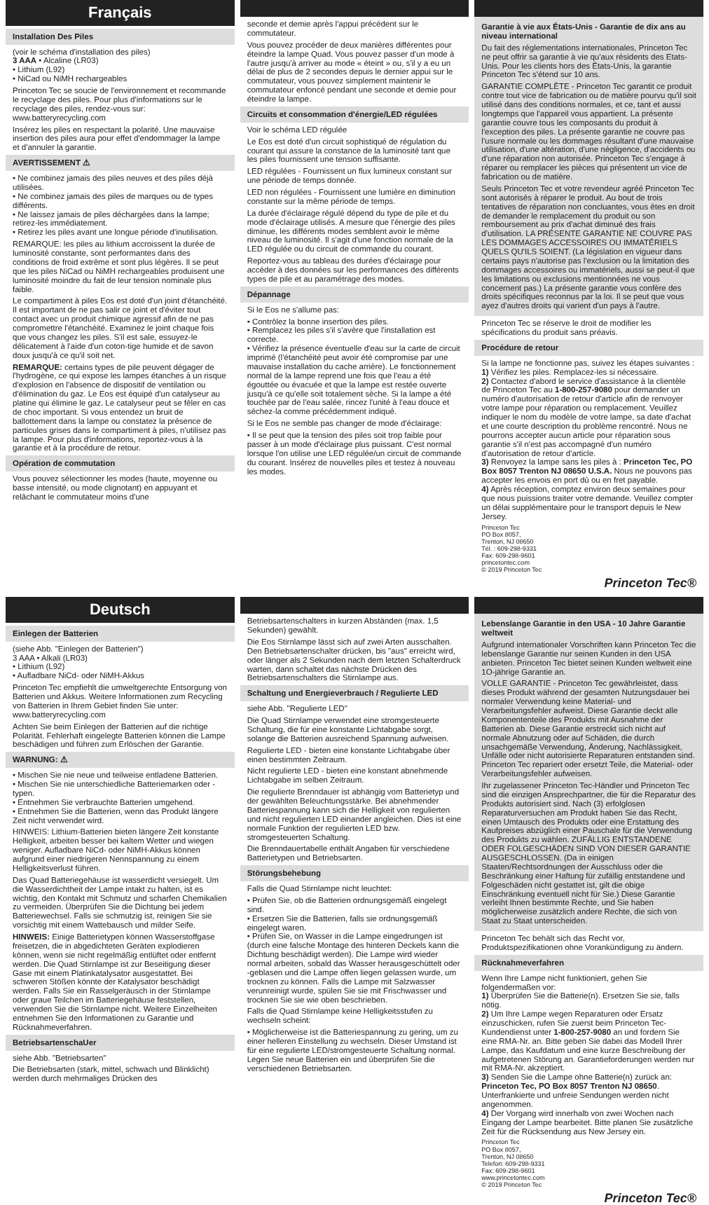Français
Installation Des Piles
(voir le schéma d'installation des piles)
3 AAA • Alcaline (LR03)
• Lithium (L92)
• NiCad ou NiMH rechargeables
Princeton Tec se soucie de l'environnement et recommande le recyclage des piles. Pour plus d'informations sur le recyclage des piles, rendez-vous sur: www.batteryrecycling.com
Insérez les piles en respectant la polarité. Une mauvaise insertion des piles aura pour effet d'endommager la lampe et d'annuler la garantie.
AVERTISSEMENT ⚠
• Ne combinez jamais des piles neuves et des piles déjà utilisées.
• Ne combinez jamais des piles de marques ou de types différents.
• Ne laissez jamais de piles déchargées dans la lampe; retirez-les immédiatement.
• Retirez les piles avant une longue période d'inutilisation.
REMARQUE: les piles au lithium accroissent la durée de luminosité constante, sont performantes dans des conditions de froid extrême et sont plus légères. Il se peut que les piles NiCad ou NiMH rechargeables produisent une luminosité moindre du fait de leur tension nominale plus faible.
Le compartiment à piles Eos est doté d'un joint d'étanchéité. Il est important de ne pas salir ce joint et d'éviter tout contact avec un produit chimique agressif afin de ne pas compromettre l'étanchéité. Examinez le joint chaque fois que vous changez les piles. S'il est sale, essuyez-le délicatement à l'aide d'un coton-tige humide et de savon doux jusqu'à ce qu'il soit net.
REMARQUE: certains types de pile peuvent dégager de l'hydrogène, ce qui expose les lampes étanches à un risque d'explosion en l'absence de dispositif de ventilation ou d'élimination du gaz. Le Eos est équipé d'un catalyseur au platine qui élimine le gaz. Le catalyseur peut se fêler en cas de choc important. Si vous entendez un bruit de ballottement dans la lampe ou constatez la présence de particules grises dans le compartiment à piles, n'utilisez pas la lampe. Pour plus d'informations, reportez-vous à la garantie et à la procédure de retour.
Opération de commutation
Vous pouvez sélectionner les modes (haute, moyenne ou basse intensité, ou mode clignotant) en appuyant et relâchant le commutateur moins d'une
seconde et demie après l'appui précédent sur le commutateur.
Vous pouvez procéder de deux manières différentes pour éteindre la lampe Quad. Vous pouvez passer d'un mode à l'autre jusqu'à arriver au mode « éteint » ou, s'il y a eu un délai de plus de 2 secondes depuis le dernier appui sur le commutateur, vous pouvez simplement maintenir le commutateur enfoncé pendant une seconde et demie pour éteindre la lampe.
Circuits et consommation d'énergie/LED régulées
Voir le schéma LED régulée
Le Eos est doté d'un circuit sophistiqué de régulation du courant qui assure la constance de la luminosité tant que les piles fournissent une tension suffisante.
LED régulées - Fournissent un flux lumineux constant sur une période de temps donnée.
LED non régulées - Fournissent une lumière en diminution constante sur la même période de temps.
La durée d'éclairage régulé dépend du type de pile et du mode d'éclairage utilisés. A mesure que l'énergie des piles diminue, les différents modes semblent avoir le même niveau de luminosité. Il s'agit d'une fonction normale de la LED régulée ou du circuit de commande du courant.
Reportez-vous au tableau des durées d'éclairage pour accéder à des données sur les performances des différents types de pile et au paramétrage des modes.
Dépannage
Si le Eos ne s'allume pas:
• Contrôlez la bonne insertion des piles.
• Remplacez les piles s'il s'avère que l'installation est correcte.
• Vérifiez la présence éventuelle d'eau sur la carte de circuit imprimé (l'étanchéité peut avoir été compromise par une mauvaise installation du cache arrière). Le fonctionnement normal de la lampe reprend une fois que l'eau a été égouttée ou évacuée et que la lampe est restée ouverte jusqu'à ce qu'elle soit totalement sèche. Si la lampe a été touchée par de l'eau salée, rincez l'unité à l'eau douce et séchez-la comme précédemment indiqué.
Si le Eos ne semble pas changer de mode d'éclairage:
• Il se peut que la tension des piles soit trop faible pour passer à un mode d'éclairage plus puissant. C'est normal lorsque l'on utilise une LED régulée/un circuit de commande du courant. Insérez de nouvelles piles et testez à nouveau les modes.
Garantie à vie aux États-Unis - Garantie de dix ans au niveau international
Du fait des réglementations internationales, Princeton Tec ne peut offrir sa garantie à vie qu'aux résidents des Etats-Unis. Pour les clients hors des États-Unis, la garantie Princeton Tec s'étend sur 10 ans.
GARANTIE COMPLÈTE - Princeton Tec garantit ce produit contre tout vice de fabrication ou de matière pourvu qu'il soit utilisé dans des conditions normales, et ce, tant et aussi longtemps que l'appareil vous appartient. La présente garantie couvre tous les composants du produit à l'exception des piles. La présente garantie ne couvre pas l'usure normale ou les dommages résultant d'une mauvaise utilisation, d'une altération, d'une négligence, d'accidents ou d'une réparation non autorisée. Princeton Tec s'engage à réparer ou remplacer les pièces qui présentent un vice de fabrication ou de matière.
Seuls Princeton Tec et votre revendeur agréé Princeton Tec sont autorisés à réparer le produit. Au bout de trois tentatives de réparation non concluantes, vous êtes en droit de demander le remplacement du produit ou son remboursement au prix d'achat diminué des frais d'utilisation. LA PRÉSENTE GARANTIE NE COUVRE PAS LES DOMMAGES ACCESSOIRES OU IMMATÉRIELS QUELS QU'ILS SOIENT. (La législation en vigueur dans certains pays n'autorise pas l'exclusion ou la limitation des dommages accessoires ou immatériels, aussi se peut-il que les limitations ou exclusions mentionnées ne vous concernent pas.) La présente garantie vous confère des droits spécifiques reconnus par la loi. Il se peut que vous ayez d'autres droits qui varient d'un pays à l'autre.
Princeton Tec se réserve le droit de modifier les spécifications du produit sans préavis.
Procédure de retour
Si la lampe ne fonctionne pas, suivez les étapes suivantes :
1) Vérifiez les piles. Remplacez-les si nécessaire.
2) Contactez d'abord le service d'assistance à la clientèle de Princeton Tec au 1-800-257-9080 pour demander un numéro d'autorisation de retour d'article afin de renvoyer votre lampe pour réparation ou remplacement. Veuillez indiquer le nom du modèle de votre lampe, sa date d'achat et une courte description du problème rencontré. Nous ne pourrons accepter aucun article pour réparation sous garantie s'il n'est pas accompagné d'un numéro d'autorisation de retour d'article.
3) Renvoyez la lampe sans les piles à : Princeton Tec, PO Box 8057 Trenton NJ 08650 U.S.A. Nous ne pouvons pas accepter les envois en port dû ou en fret payable.
4) Après réception, comptez environ deux semaines pour que nous puissions traiter votre demande. Veuillez compter un délai supplémentaire pour le transport depuis le New Jersey.
Princeton Tec
PO Box 8057,
Trenton, NJ 08650
Tél. : 609-298-9331
Fax: 609-298-9601
princetontec.com
© 2019 Princeton Tec
Princeton Tec®
Deutsch
Einlegen der Batterien
(siehe Abb. "Einlegen der Batterien")
3 AAA • Alkali (LR03)
• Lithium (L92)
• Aufladbare NiCd- oder NiMH-Akkus
Princeton Tec empfiehlt die umweltgerechte Entsorgung von Batterien und Akkus. Weitere Informationen zum Recycling von Batterien in Ihrem Gebiet finden Sie unter: www.batteryrecycling.com
Achten Sie beim Einlegen der Batterien auf die richtige Polarität. Fehlerhaft eingelegte Batterien können die Lampe beschädigen und führen zum Erlöschen der Garantie.
WARNUNG: ⚠
• Mischen Sie nie neue und teilweise entladene Batterien.
• Mischen Sie nie unterschiedliche Batteriemarken oder -typen.
• Entnehmen Sie verbrauchte Batterien umgehend.
• Entnehmen Sie die Batterien, wenn das Produkt längere Zeit nicht verwendet wird.
HINWEIS: Lithium-Batterien bieten längere Zeit konstante Helligkeit, arbeiten besser bei kaltem Wetter und wiegen weniger. Aufladbare NiCd- oder NiMH-Akkus können aufgrund einer niedrigeren Nennspannung zu einem Helligkeitsverlust führen.
Das Quad Batteriegehäuse ist wasserdicht versiegelt. Um die Wasserdichtheit der Lampe intakt zu halten, ist es wichtig, den Kontakt mit Schmutz und scharfen Chemikalien zu vermeiden. Überprüfen Sie die Dichtung bei jedem Batteriewechsel. Falls sie schmutzig ist, reinigen Sie sie vorsichtig mit einem Wattebausch und milder Seife.
HINWEIS: Einige Batterietypen können Wasserstoffgase freisetzen, die in abgedichteten Geräten explodieren können, wenn sie nicht regelmäßig entlüftet oder entfernt werden. Die Quad Stirnlampe ist zur Beseitigung dieser Gase mit einem Platinkatalysator ausgestattet. Bei schweren Stößen könnte der Katalysator beschädigt werden. Falls Sie ein Rasselgeräusch in der Stirnlampe oder graue Teilchen im Batteriegehäuse feststellen, verwenden Sie die Stirnlampe nicht. Weitere Einzelheiten entnehmen Sie den Informationen zu Garantie und Rücknahmeverfahren.
BetriebsartenschaUer
siehe Abb. "Betriebsarten"
Die Betriebsarten (stark, mittel, schwach und Blinklicht) werden durch mehrmaliges Drücken des
Betriebsartenschalters in kurzen Abständen (max. 1,5 Sekunden) gewählt.
Die Eos Stirnlampe lässt sich auf zwei Arten ausschalten. Den Betriebsartenschalter drücken, bis "aus" erreicht wird, oder länger als 2 Sekunden nach dem letzten Schalterdruck warten, dann schaltet das nächste Drücken des Betriebsartenschalters die Stirnlampe aus.
Schaltung und Energieverbrauch / Regulierte LED
siehe Abb. "Regulierte LED"
Die Quad Stirnlampe verwendet eine stromgesteuerte Schaltung, die für eine konstante Lichtabgabe sorgt, solange die Batterien ausreichend Spannung aufweisen.
Regulierte LED - bieten eine konstante Lichtabgabe über einen bestimmten Zeitraum.
Nicht regulierte LED - bieten eine konstant abnehmende Lichtabgabe im selben Zeitraum.
Die regulierte Brenndauer ist abhängig vom Batterietyp und der gewählten Beleuchtungsstärke. Bei abnehmender Batteriespannung kann sich die Helligkeit von regulierten und nicht regulierten LED einander angleichen. Dies ist eine normale Funktion der regulierten LED bzw. stromgesteuerten Schaltung.
Die Brenndauertabelle enthält Angaben für verschiedene Batterietypen und Betriebsarten.
Störungsbehebung
Falls die Quad Stirnlampe nicht leuchtet:
• Prüfen Sie, ob die Batterien ordnungsgemäß eingelegt sind.
• Ersetzen Sie die Batterien, falls sie ordnungsgemäß eingelegt waren.
• Prüfen Sie, on Wasser in die Lampe eingedrungen ist (durch eine falsche Montage des hinteren Deckels kann die Dichtung beschädigt werden). Die Lampe wird wieder normal arbeiten, sobald das Wasser herausgeschüttelt oder -geblasen und die Lampe offen liegen gelassen wurde, um trocknen zu können. Falls die Lampe mit Salzwasser verunreinigt wurde, spülen Sie sie mit Frischwasser und trocknen Sie sie wie oben beschrieben.
Falls die Quad Stirnlampe keine Helligkeitsstufen zu wechseln scheint:
• Möglicherweise ist die Batteriespannung zu gering, um zu einer helleren Einstellung zu wechseln. Dieser Umstand ist für eine regulierte LED/stromgesteuerte Schaltung normal. Legen Sie neue Batterien ein und überprüfen Sie die verschiedenen Betriebsarten.
Lebenslange Garantie in den USA - 10 Jahre Garantie weltweit
Aufgrund internationaler Vorschriften kann Princeton Tec die lebenslange Garantie nur seinen Kunden in den USA anbieten. Princeton Tec bietet seinen Kunden weltweit eine 1O-jährige Garantie an.
VOLLE GARANTIE - Princeton Tec gewährleistet, dass dieses Produkt während der gesamten Nutzungsdauer bei normaler Verwendung keine Material- und Verarbeitungsfehler aufweist. Diese Garantie deckt alle Komponententeile des Produkts mit Ausnahme der Batterien ab. Diese Garantie erstreckt sich nicht auf normale Abnutzung oder auf Schäden, die durch unsachgemäße Verwendung, Änderung, Nachlässigkeit, Unfälle oder nicht autorisierte Reparaturen entstanden sind. Princeton Tec repariert oder ersetzt Teile, die Material- oder Verarbeitungsfehler aufweisen.
Ihr zugelassener Princeton Tec-Händler und Princeton Tec sind die einzigen Ansprechpartner, die für die Reparatur des Produkts autorisiert sind. Nach (3) erfolglosen Reparaturversuchen am Produkt haben Sie das Recht, einen Umtausch des Produkts oder eine Erstattung des Kaufpreises abzüglich einer Pauschale für die Verwendung des Produkts zu wählen. ZUFÄLLIG ENTSTANDENE ODER FOLGESCHÄDEN SIND VON DIESER GARANTIE AUSGESCHLOSSEN. (Da in einigen Staaten/Rechtsordnungen der Ausschluss oder die Beschränkung einer Haftung für zufällig entstandene und Folgeschäden nicht gestattet ist, gilt die obige Einschränkung eventuell nicht für Sie.) Diese Garantie verleiht Ihnen bestimmte Rechte, und Sie haben möglicherweise zusätzlich andere Rechte, die sich von Staat zu Staat unterscheiden.
Princeton Tec behält sich das Recht vor, Produktspezifikationen ohne Vorankündigung zu ändern.
Rücknahmeverfahren
Wenn Ihre Lampe nicht funktioniert, gehen Sie folgendermaßen vor:
1) Überprüfen Sie die Batterie(n). Ersetzen Sie sie, falls nötig.
2) Um Ihre Lampe wegen Reparaturen oder Ersatz einzuschicken, rufen Sie zuerst beim Princeton Tec-Kundendienst unter 1-800-257-9080 an und fordern Sie eine RMA-Nr. an. Bitte geben Sie dabei das Modell Ihrer Lampe, das Kaufdatum und eine kurze Beschreibung der aufgetretenen Störung an. Garantieforderungen werden nur mit RMA-Nr. akzeptiert.
3) Senden Sie die Lampe ohne Batterie(n) zurück an:
Princeton Tec, PO Box 8057 Trenton NJ 08650. Unterfrankierte und unfreie Sendungen werden nicht angenommen.
4) Der Vorgang wird innerhalb von zwei Wochen nach Eingang der Lampe bearbeitet. Bitte planen Sie zusätzliche Zeit für die Rücksendung aus New Jersey ein.
Princeton Tec
PO Box 8057,
Trenton, NJ 08650
Telefon: 609-298-9331
Fax: 609-298-9601
www.princetontec.com
© 2019 Princeton Tec
Princeton Tec®